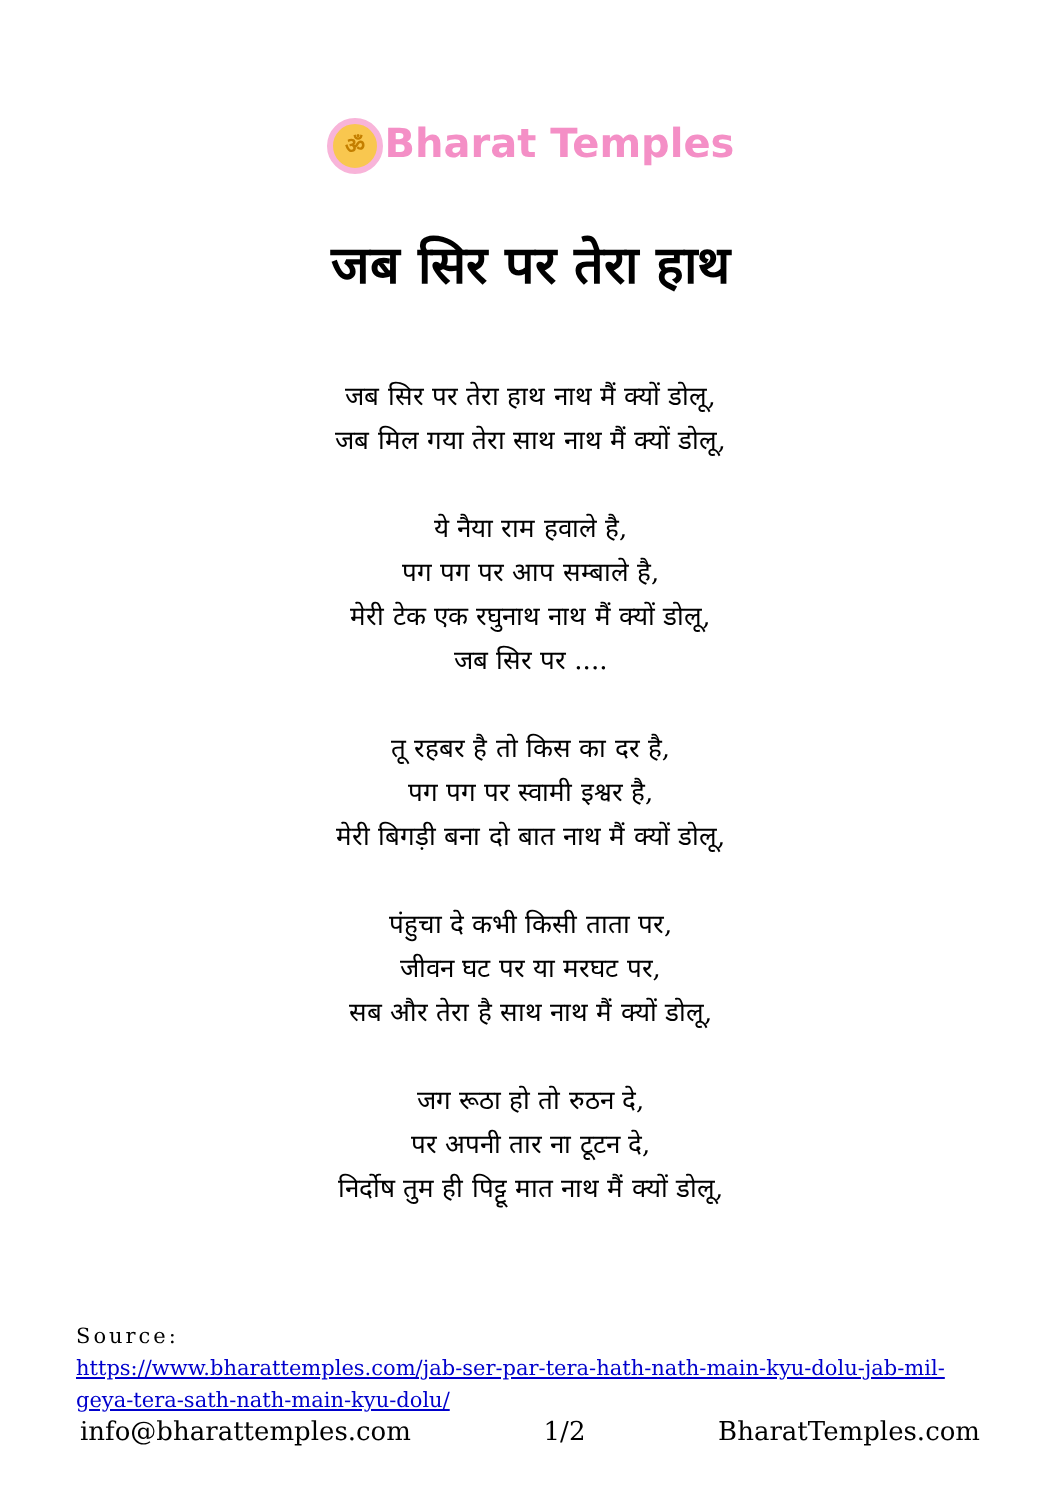ॐ Bharat Temples
जब सिर पर तेरा हाथ
जब सिर पर तेरा हाथ नाथ मैं क्यों डोलू,
जब मिल गया तेरा साथ नाथ मैं क्यों डोलू,
ये नैया राम हवाले है,
पग पग पर आप सम्बाले है,
मेरी टेक एक रघुनाथ नाथ मैं क्यों डोलू,
जब सिर पर ....
तू रहबर है तो किस का दर है,
पग पग पर स्वामी इश्वर है,
मेरी बिगड़ी बना दो बात नाथ मैं क्यों डोलू,
पंहुचा दे कभी किसी ताता पर,
जीवन घट पर या मरघट पर,
सब और तेरा है साथ नाथ मैं क्यों डोलू,
जग रूठा हो तो रुठन दे,
पर अपनी तार ना टूटन दे,
निर्दोष तुम ही पिट्टू मात नाथ मैं क्यों डोलू,
Source:
https://www.bharattemples.com/jab-ser-par-tera-hath-nath-main-kyu-dolu-jab-mil-geya-tera-sath-nath-main-kyu-dolu/
info@bharattemples.com 1/2 BharatTemples.com